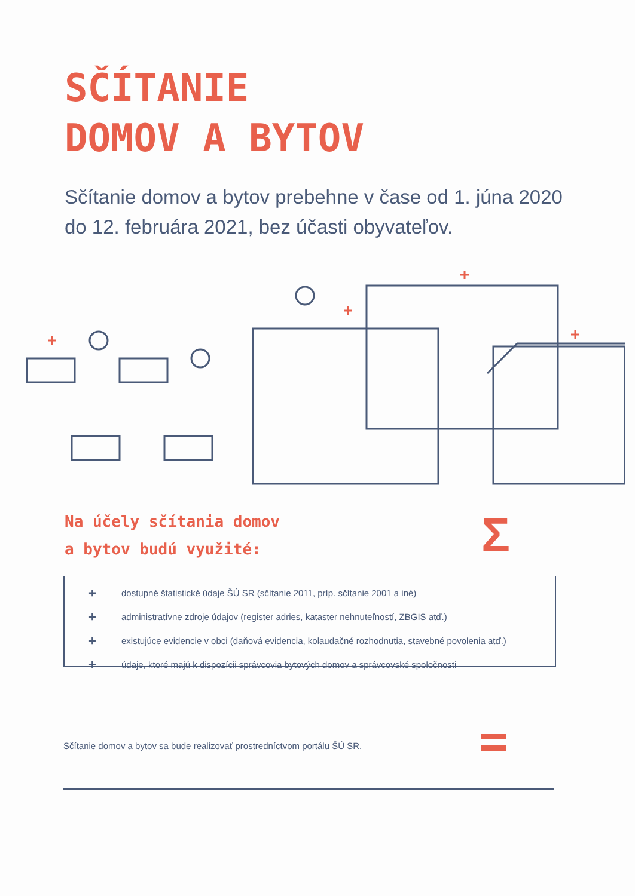SČÍTANIE
DOMOV A BYTOV
Sčítanie domov a bytov prebehne v čase od 1. júna 2020 do 12. februára 2021, bez účasti obyvateľov.
Na účely sčítania domov
a bytov budú využité:
Σ
+ dostupné štatistické údaje ŠÚ SR (sčítanie 2011, príp. sčítanie 2001 a iné)
+ administratívne zdroje údajov (register adries, kataster nehnuteľností, ZBGIS atď.)
+ existujúce evidencie v obci (daňová evidencia, kolaudačné rozhodnutia, stavebné povolenia atď.)
+ údaje, ktoré majú k dispozícii správcovia bytových domov a správcovské spoločnosti
Sčítanie domov a bytov sa bude realizovať prostredníctvom portálu ŠÚ SR.